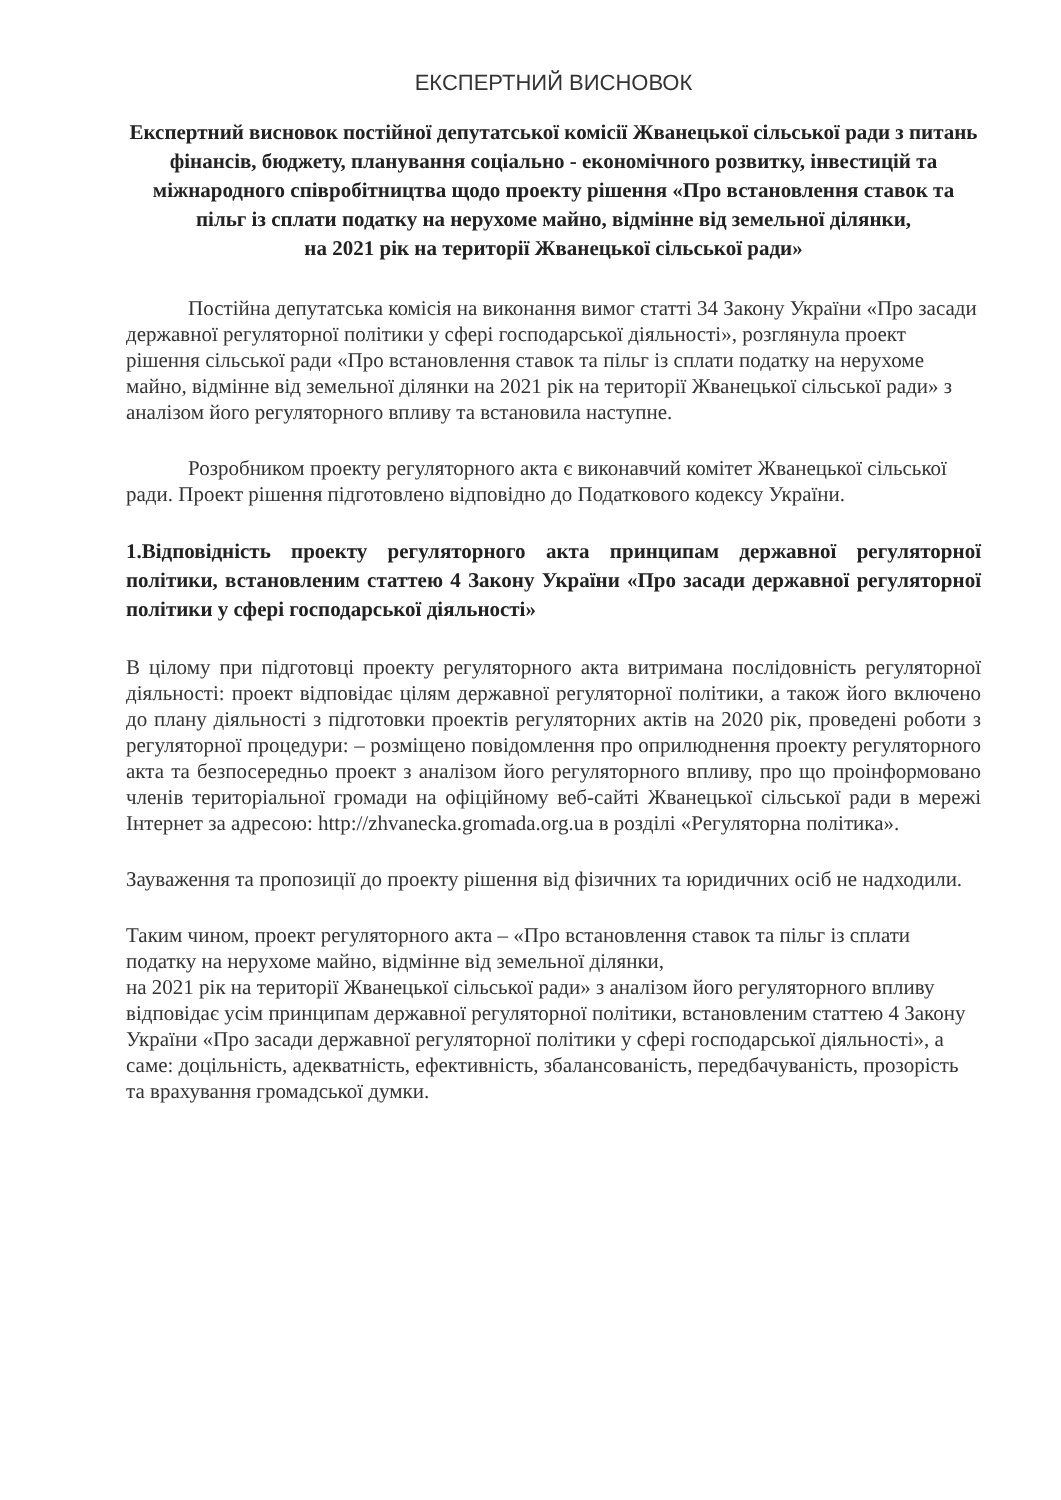ЕКСПЕРТНИЙ ВИСНОВОК
Експертний висновок постійної депутатської комісії Жванецької сільської ради з питань фінансів, бюджету, планування соціально - економічного розвитку, інвестицій та міжнародного співробітництва щодо проекту рішення «Про встановлення ставок та пільг із сплати податку на нерухоме майно, відмінне від земельної ділянки,
на 2021 рік на території Жванецької сільської ради»
Постійна депутатська комісія на виконання вимог статті 34 Закону України «Про засади державної регуляторної політики у сфері господарської діяльності», розглянула проект рішення сільської ради «Про встановлення ставок та пільг із сплати податку на нерухоме майно, відмінне від земельної ділянки на 2021 рік на території Жванецької сільської ради» з аналізом його регуляторного впливу та встановила наступне.
Розробником проекту регуляторного акта є виконавчий комітет Жванецької сільської ради. Проект рішення підготовлено відповідно до Податкового кодексу України.
1.Відповідність проекту регуляторного акта принципам державної регуляторної політики, встановленим статтею 4 Закону України «Про засади державної регуляторної політики у сфері господарської діяльності»
В цілому при підготовці проекту регуляторного акта витримана послідовність регуляторної діяльності: проект відповідає цілям державної регуляторної політики, а також його включено до плану діяльності з підготовки проектів регуляторних актів на 2020 рік, проведені роботи з регуляторної процедури: – розміщено повідомлення про оприлюднення проекту регуляторного акта та безпосередньо проект з аналізом його регуляторного впливу, про що проінформовано членів територіальної громади на офіційному веб-сайті Жванецької сільської ради в мережі Інтернет за адресою: http://zhvanecka.gromada.org.ua в розділі «Регуляторна політика».
Зауваження та пропозиції до проекту рішення від фізичних та юридичних осіб не надходили.
Таким чином, проект регуляторного акта – «Про встановлення ставок та пільг із сплати податку на нерухоме майно, відмінне від земельної ділянки,
на 2021 рік на території Жванецької сільської ради» з аналізом його регуляторного впливу відповідає усім принципам державної регуляторної політики, встановленим статтею 4 Закону України «Про засади державної регуляторної політики у сфері господарської діяльності», а саме: доцільність, адекватність, ефективність, збалансованість, передбачуваність, прозорість та врахування громадської думки.